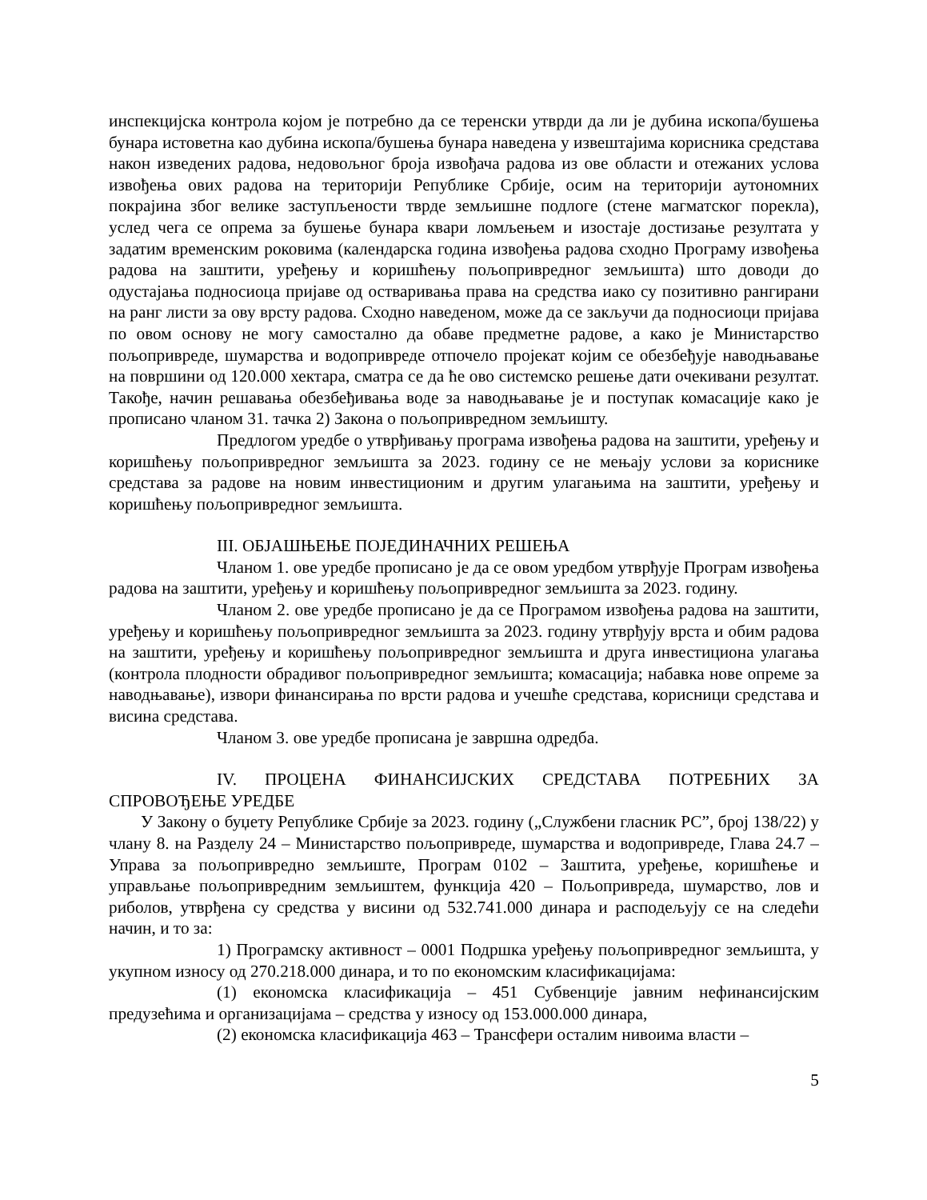инспекцијска контрола којом је потребно да се теренски утврди да ли је дубина ископа/бушења бунара истоветна као дубина ископа/бушења бунара наведена у извештајима корисника средстава након изведених радова, недовољног броја извођача радова из ове области и отежаних услова извођења ових радова на територији Републике Србије, осим на територији аутономних покрајина због велике заступљености тврде земљишне подлоге (стене магматског порекла), услед чега се опрема за бушење бунара квари ломљењем и изостаје достизање резултата у задатим временским роковима (календарска година извођења радова сходно Програму извођења радова на заштити, уређењу и коришћењу пољопривредног земљишта) што доводи до одустајања подносиоца пријаве од остваривања права на средства иако су позитивно рангирани на ранг листи за ову врсту радова. Сходно наведеном, може да се закључи да подносиоци пријава по овом основу не могу самостално да обаве предметне радове, а како је Министарство пољопривреде, шумарства и водопривреде отпочело пројекат којим се обезбеђује наводњавање на површини од 120.000 хектара, сматра се да ће ово системско решење дати очекивани резултат. Такође, начин решавања обезбеђивања воде за наводњавање је и поступак комасације како је прописано чланом 31. тачка 2) Закона о пољопривредном земљишту.
Предлогом уредбе о утврђивању програма извођења радова на заштити, уређењу и коришћењу пољопривредног земљишта за 2023. годину се не мењају услови за кориснике средстава за радове на новим инвестиционим и другим улагањима на заштити, уређењу и коришћењу пољопривредног земљишта.
III. ОБЈАШЊЕЊЕ ПОЈЕДИНАЧНИХ РЕШЕЊА
Чланом 1. ове уредбе прописано је да се овом уредбом утврђује Програм извођења радова на заштити, уређењу и коришћењу пољопривредног земљишта за 2023. годину.
Чланом 2. ове уредбе прописано је да се Програмом извођења радова на заштити, уређењу и коришћењу пољопривредног земљишта за 2023. годину утврђују врста и обим радова на заштити, уређењу и коришћењу пољопривредног земљишта и друга инвестициона улагања (контрола плодности обрадивог пољопривредног земљишта; комасација; набавка нове опреме за наводњавање), извори финансирања по врсти радова и учешће средстава, корисници средстава и висина средстава.
Чланом 3. ове уредбе прописана је завршна одредба.
IV. ПРОЦЕНА ФИНАНСИЈСКИХ СРЕДСТАВА ПОТРЕБНИХ ЗА СПРОВОЂЕЊЕ УРЕДБЕ
У Закону о буџету Републике Србије за 2023. годину („Службени гласник РС”, број 138/22) у члану 8. на Разделу 24 – Министарство пољопривреде, шумарства и водопривреде, Глава 24.7 – Управа за пољопривредно земљиште, Програм 0102 – Заштита, уређење, коришћење и управљање пољопривредним земљиштем, функција 420 – Пољопривреда, шумарство, лов и риболов, утврђена су средства у висини од 532.741.000 динара и расподељују се на следећи начин, и то за:
1) Програмску активност – 0001 Подршка уређењу пољопривредног земљишта, у укупном износу од 270.218.000 динара, и то по економским класификацијама:
(1) економска класификација – 451 Субвенције јавним нефинансијским предузећима и организацијама – средства у износу од 153.000.000 динара,
(2) економска класификација 463 – Трансфери осталим нивоима власти –
5